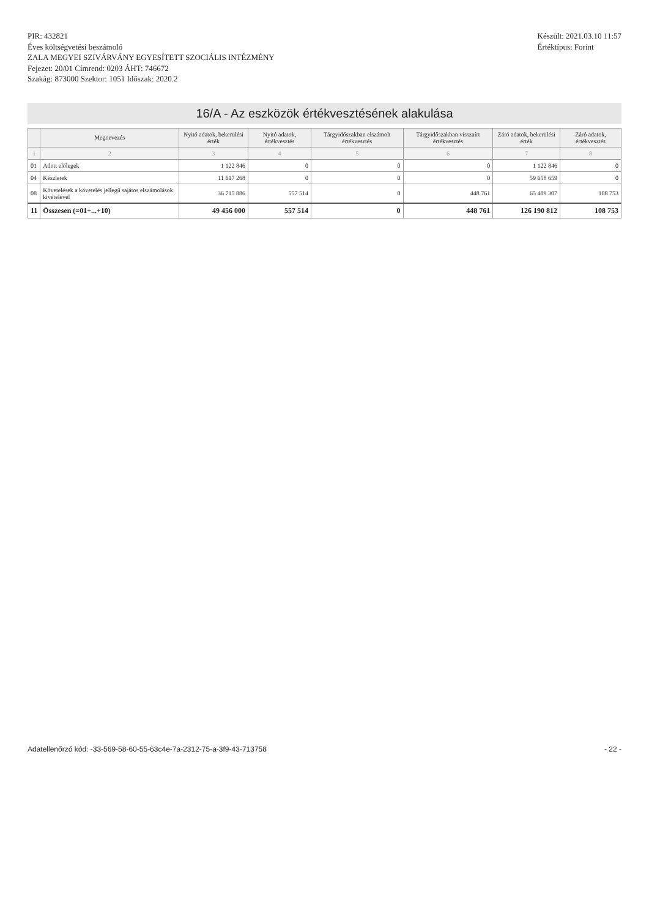PIR: 432821
Éves költségvetési beszámoló
ZALA MEGYEI SZIVÁRVÁNY EGYESÍTETT SZOCIÁLIS INTÉZMÉNY
Fejezet: 20/01 Címrend: 0203 ÁHT: 746672
Szakág: 873000 Szektor: 1051 Időszak: 2020.2
Készült: 2021.03.10 11:57
Értéktípus: Forint
16/A - Az eszközök értékvesztésének alakulása
| | Megnevezés | Nyitó adatok, bekerülési érték | Nyitó adatok, értékvesztés | Tárgyidőszakban elszámolt értékvesztés | Tárgyidőszakban visszaírt értékvesztés | Záró adatok, bekerülési érték | Záró adatok, értékvesztés |
| --- | --- | --- | --- | --- | --- | --- | --- |
| 1 | 2 | 3 | 4 | 5 | 6 | 7 | 8 |
| 01 | Adott előlegek | 1 122 846 | 0 | 0 | 0 | 1 122 846 | 0 |
| 04 | Készletek | 11 617 268 | 0 | 0 | 0 | 59 658 659 | 0 |
| 08 | Követelések a követelés jellegű sajátos elszámolások kivételével | 36 715 886 | 557 514 | 0 | 448 761 | 65 409 307 | 108 753 |
| 11 | Összesen (=01+...+10) | 49 456 000 | 557 514 | 0 | 448 761 | 126 190 812 | 108 753 |
Adatellenőrző kód: -33-569-58-60-55-63c4e-7a-2312-75-a-3f9-43-713758 - 22 -